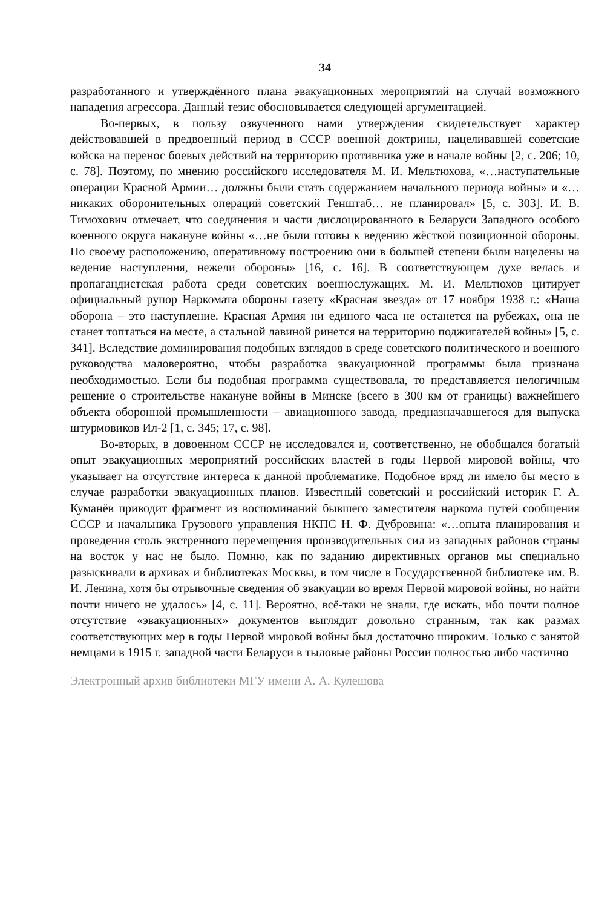34
разработанного и утверждённого плана эвакуационных мероприятий на случай возможного нападения агрессора. Данный тезис обосновывается следующей аргументацией.
Во-первых, в пользу озвученного нами утверждения свидетельствует характер действовавшей в предвоенный период в СССР военной доктрины, нацеливавшей советские войска на перенос боевых действий на территорию противника уже в начале войны [2, с. 206; 10, с. 78]. Поэтому, по мнению российского исследователя М. И. Мельтюхова, «…наступательные операции Красной Армии… должны были стать содержанием начального периода войны» и «…никаких оборонительных операций советский Генштаб… не планировал» [5, с. 303]. И. В. Тимохович отмечает, что соединения и части дислоцированного в Беларуси Западного особого военного округа накануне войны «…не были готовы к ведению жёсткой позиционной обороны. По своему расположению, оперативному построению они в большей степени были нацелены на ведение наступления, нежели обороны» [16, с. 16]. В соответствующем духе велась и пропагандистская работа среди советских военнослужащих. М. И. Мельтюхов цитирует официальный рупор Наркомата обороны газету «Красная звезда» от 17 ноября 1938 г.: «Наша оборона – это наступление. Красная Армия ни единого часа не останется на рубежах, она не станет топтаться на месте, а стальной лавиной ринется на территорию поджигателей войны» [5, с. 341]. Вследствие доминирования подобных взглядов в среде советского политического и военного руководства маловероятно, чтобы разработка эвакуационной программы была признана необходимостью. Если бы подобная программа существовала, то представляется нелогичным решение о строительстве накануне войны в Минске (всего в 300 км от границы) важнейшего объекта оборонной промышленности – авиационного завода, предназначавшегося для выпуска штурмовиков Ил-2 [1, с. 345; 17, с. 98].
Во-вторых, в довоенном СССР не исследовался и, соответственно, не обобщался богатый опыт эвакуационных мероприятий российских властей в годы Первой мировой войны, что указывает на отсутствие интереса к данной проблематике. Подобное вряд ли имело бы место в случае разработки эвакуационных планов. Известный советский и российский историк Г. А. Куманёв приводит фрагмент из воспоминаний бывшего заместителя наркома путей сообщения СССР и начальника Грузового управления НКПС Н. Ф. Дубровина: «…опыта планирования и проведения столь экстренного перемещения производительных сил из западных районов страны на восток у нас не было. Помню, как по заданию директивных органов мы специально разыскивали в архивах и библиотеках Москвы, в том числе в Государственной библиотеке им. В. И. Ленина, хотя бы отрывочные сведения об эвакуации во время Первой мировой войны, но найти почти ничего не удалось» [4, с. 11]. Вероятно, всё-таки не знали, где искать, ибо почти полное отсутствие «эвакуационных» документов выглядит довольно странным, так как размах соответствующих мер в годы Первой мировой войны был достаточно широким. Только с занятой немцами в 1915 г. западной части Беларуси в тыловые районы России полностью либо частично
Электронный архив библиотеки МГУ имени А. А. Кулешова